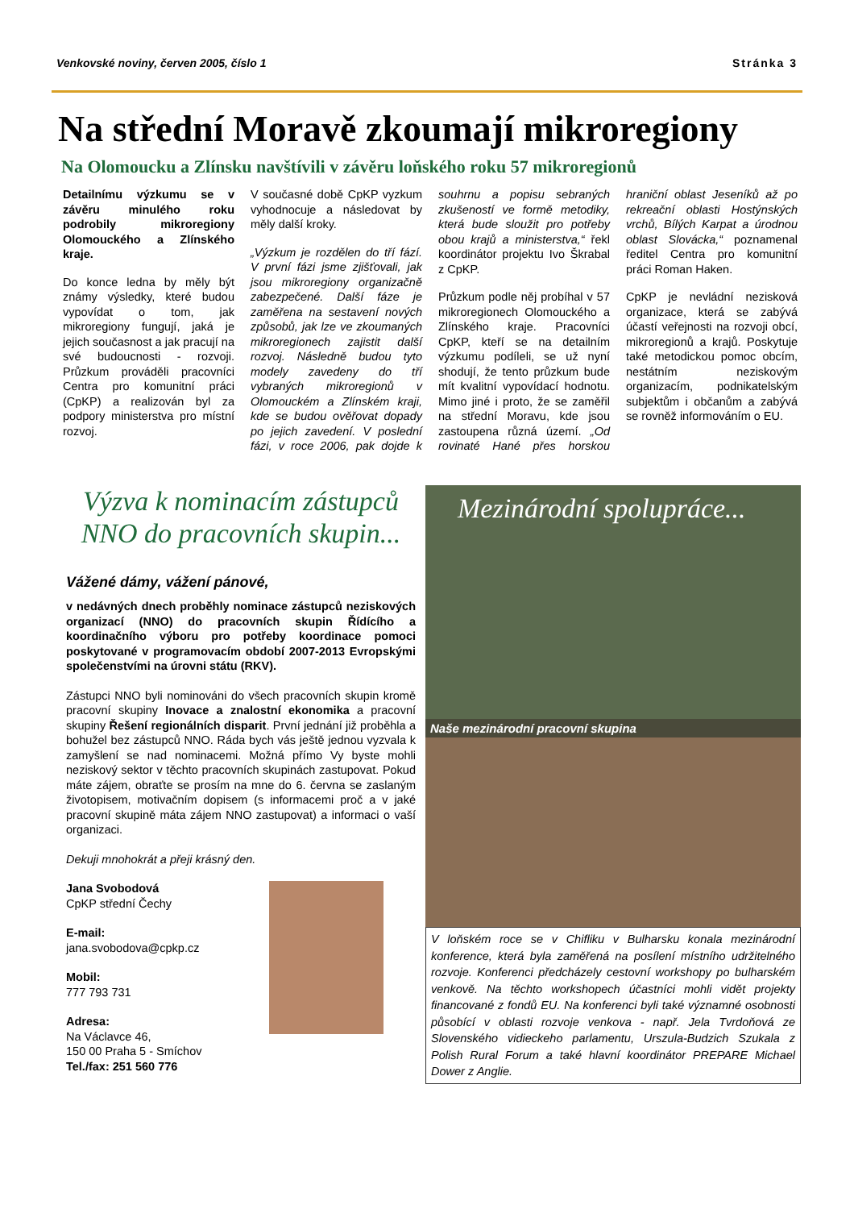Venkovské noviny, červen 2005, číslo 1 Stránka 3
Na střední Moravě zkoumají mikroregiony
Na Olomoucku a Zlínsku navštívili v závěru loňského roku 57 mikroregionů
Detailnímu výzkumu se v závěru minulého roku podrobily mikroregiony Olomouckého a Zlínského kraje.
Do konce ledna by měly být známy výsledky, které budou vypovídat o tom, jak mikroregiony fungují, jaká je jejich současnost a jak pracují na své budoucnosti - rozvoji. Průzkum prováděli pracovníci Centra pro komunitní práci (CpKP) a realizován byl za podpory ministerstva pro místní rozvoj.
V současné době CpKP vyzkum vyhodnocuje a následovat by měly další kroky.
„Výzkum je rozdělen do tří fází. V první fázi jsme zjišťovali, jak jsou mikroregiony organizačně zabezpečené. Další fáze je zaměřena na sestavení nových způsobů, jak lze ve zkoumaných mikroregionech zajistit další rozvoj. Následně budou tyto modely zavedeny do tří vybraných mikroregionů v Olomouckém a Zlínském kraji, kde se budou ověřovat dopady po jejich zavedení. V poslední fázi, v roce 2006, pak dojde k souhrnu a popisu sebraných zkušeností ve formě metodiky, která bude sloužit pro potřeby obou krajů a ministerstva,“ řekl koordinátor projektu Ivo Škrabal z CpKP.
Průzkum podle něj probíhal v 57 mikroregionech Olomouckého a Zlínského kraje. Pracovníci CpKP, kteří se na detailním výzkumu podíleli, se už nyní shodují, že tento průzkum bude mít kvalitní vypovídací hodnotu. Mimo jiné i proto, že se zaměřil na střední Moravu, kde jsou zastoupena různá území. „Od rovinaté Hané přes horskou hraniční oblast Jeseníků až po rekreační oblasti Hostýnských vrchů, Bílých Karpat a úrodnou oblast Slovácka,“ poznamenal ředitel Centra pro komunitní práci Roman Haken.
CpKP je nevládní nezisková organizace, která se zabývá účastí veřejnosti na rozvoji obcí, mikroregionů a krajů. Poskytuje také metodickou pomoc obcím, nestátním neziskovým organizacím, podnikatelským subjektům i občanům a zabývá se rovněž informováním o EU.
Výzva k nominacím zástupců NNO do pracovních skupin...
Vážené dámy, vážení pánové,
v nedávných dnech proběhly nominace zástupců neziskových organizací (NNO) do pracovních skupin Řídícího a koordinačního výboru pro potřeby koordinace pomoci poskytované v programovacím období 2007-2013 Evropskými společenstvími na úrovni státu (RKV).
Zástupci NNO byli nominováni do všech pracovních skupin kromě pracovní skupiny Inovace a znalostní ekonomika a pracovní skupiny Řešení regionálních disparit. První jednání již proběhla a bohužel bez zástupců NNO. Ráda bych vás ještě jednou vyzvala k zamyšlení se nad nominacemi. Možná přímo Vy byste mohli neziskový sektor v těchto pracovních skupinách zastupovat. Pokud máte zájem, obraťte se prosím na mne do 6. června se zaslaným životopisem, motivačním dopisem (s informacemi proč a v jaké pracovní skupině máta zájem NNO zastupovat) a informaci o vaší organizaci.
Dekuji mnohokrát a přeji krásný den.
Jana Svobodová
CpKP střední Čechy
E-mail:
jana.svobodova@cpkp.cz
Mobil:
777 793 731
Adresa:
Na Václavce 46,
150 00 Praha 5 - Smíchov
Tel./fax: 251 560 776
Mezinárodní spolupráce...
Naše mezinárodní pracovní skupina
V loňském roce se v Chifliku v Bulharsku konala mezinárodní konference, která byla zaměřená na posílení místního udržitelného rozvoje. Konferenci předcházely cestovní workshopy po bulharském venkově. Na těchto workshopech účastníci mohli vidět projekty financované z fondů EU. Na konferenci byli také významné osobnosti působící v oblasti rozvoje venkova - např. Jela Tvrdoňová ze Slovenského vidieckeho parlamentu, Urszula-Budzich Szukala z Polish Rural Forum a také hlavní koordinátor PREPARE Michael Dower z Anglie.